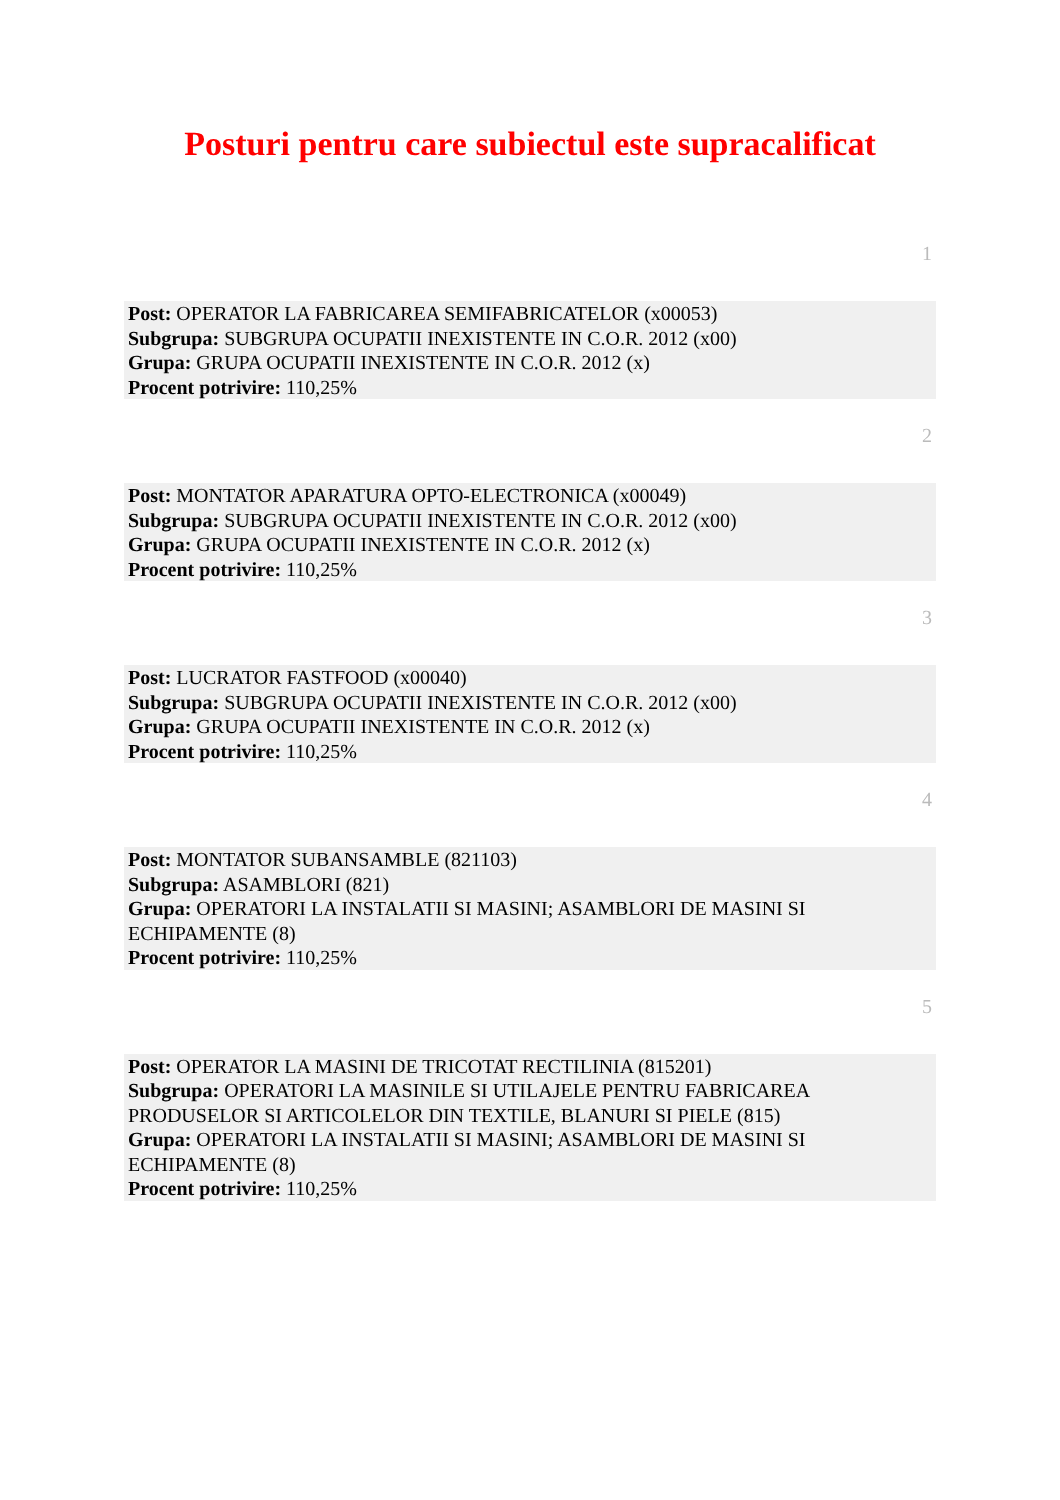Posturi pentru care subiectul este supracalificat
1
Post: OPERATOR LA FABRICAREA SEMIFABRICATELOR (x00053)
Subgrupa: SUBGRUPA OCUPATII INEXISTENTE IN C.O.R. 2012 (x00)
Grupa: GRUPA OCUPATII INEXISTENTE IN C.O.R. 2012 (x)
Procent potrivire: 110,25%
2
Post: MONTATOR APARATURA OPTO-ELECTRONICA (x00049)
Subgrupa: SUBGRUPA OCUPATII INEXISTENTE IN C.O.R. 2012 (x00)
Grupa: GRUPA OCUPATII INEXISTENTE IN C.O.R. 2012 (x)
Procent potrivire: 110,25%
3
Post: LUCRATOR FASTFOOD (x00040)
Subgrupa: SUBGRUPA OCUPATII INEXISTENTE IN C.O.R. 2012 (x00)
Grupa: GRUPA OCUPATII INEXISTENTE IN C.O.R. 2012 (x)
Procent potrivire: 110,25%
4
Post: MONTATOR SUBANSAMBLE (821103)
Subgrupa: ASAMBLORI (821)
Grupa: OPERATORI LA INSTALATII SI MASINI; ASAMBLORI DE MASINI SI ECHIPAMENTE (8)
Procent potrivire: 110,25%
5
Post: OPERATOR LA MASINI DE TRICOTAT RECTILINIA (815201)
Subgrupa: OPERATORI LA MASINILE SI UTILAJELE PENTRU FABRICAREA PRODUSELOR SI ARTICOLELOR DIN TEXTILE, BLANURI SI PIELE (815)
Grupa: OPERATORI LA INSTALATII SI MASINI; ASAMBLORI DE MASINI SI ECHIPAMENTE (8)
Procent potrivire: 110,25%